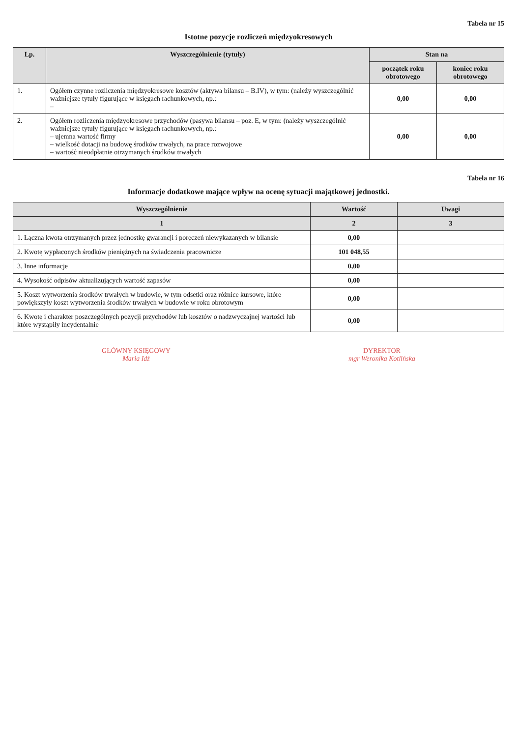Tabela nr 15
Istotne pozycje rozliczeń międzyokresowych
| Lp. | Wyszczególnienie (tytuły) | Stan na | |
| --- | --- | --- | --- |
| | | początek roku obrotowego | koniec roku obrotowego |
| 1. | Ogółem czynne rozliczenia międzyokresowe kosztów (aktywa bilansu – B.IV), w tym: (należy wyszczególnić ważniejsze tytuły figurujące w księgach rachunkowych, np.: – | 0,00 | 0,00 |
| 2. | Ogółem rozliczenia międzyokresowe przychodów (pasywa bilansu – poz. E, w tym: (należy wyszczególnić ważniejsze tytuły figurujące w księgach rachunkowych, np.: – ujemna wartość firmy – wielkość dotacji na budowę środków trwałych, na prace rozwojowe – wartość nieodpłatnie otrzymanych środków trwałych | 0,00 | 0,00 |
Tabela nr 16
Informacje dodatkowe mające wpływ na ocenę sytuacji majątkowej jednostki.
| Wyszczególnienie | Wartość | Uwagi |
| --- | --- | --- |
| 1 | 2 | 3 |
| 1. Łączna kwota otrzymanych przez jednostkę gwarancji i poręczeń niewykazanych w bilansie | 0,00 | |
| 2. Kwotę wypłaconych środków pieniężnych na świadczenia pracownicze | 101 048,55 | |
| 3. Inne informacje | 0,00 | |
| 4. Wysokość odpisów aktualizujących wartość zapasów | 0,00 | |
| 5. Koszt wytworzenia środków trwałych w budowie, w tym odsetki oraz różnice kursowe, które powiększyły koszt wytworzenia środków trwałych w budowie w roku obrotowym | 0,00 | |
| 6. Kwotę i charakter poszczególnych pozycji przychodów lub kosztów o nadzwyczajnej wartości lub które wystąpiły incydentalnie | 0,00 | |
GŁÓWNY KSIĘGOWY
Maria Idź
DYREKTOR
mgr Weronika Kotlińska